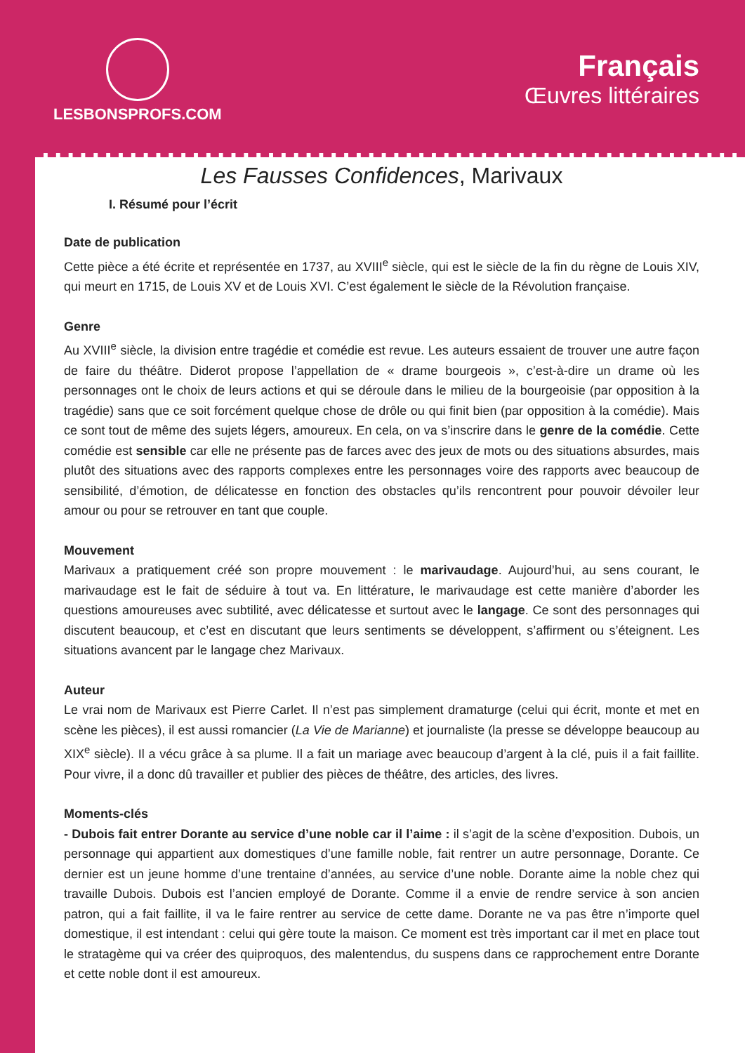LESBONSPROFS.COM
Français
Œuvres littéraires
Les Fausses Confidences, Marivaux
I. Résumé pour l’écrit
Date de publication
Cette pièce a été écrite et représentée en 1737, au XVIII<sup>e</sup> siècle, qui est le siècle de la fin du règne de Louis XIV, qui meurt en 1715, de Louis XV et de Louis XVI. C’est également le siècle de la Révolution française.
Genre
Au XVIII<sup>e</sup> siècle, la division entre tragédie et comédie est revue. Les auteurs essaient de trouver une autre façon de faire du théâtre. Diderot propose l’appellation de « drame bourgeois », c’est-à-dire un drame où les personnages ont le choix de leurs actions et qui se déroule dans le milieu de la bourgeoisie (par opposition à la tragédie) sans que ce soit forcément quelque chose de drôle ou qui finit bien (par opposition à la comédie). Mais ce sont tout de même des sujets légers, amoureux. En cela, on va s’inscrire dans le genre de la comédie. Cette comédie est sensible car elle ne présente pas de farces avec des jeux de mots ou des situations absurdes, mais plutôt des situations avec des rapports complexes entre les personnages voire des rapports avec beaucoup de sensibilité, d’émotion, de délicatesse en fonction des obstacles qu’ils rencontrent pour pouvoir dévoiler leur amour ou pour se retrouver en tant que couple.
Mouvement
Marivaux a pratiquement créé son propre mouvement : le marivaudage. Aujourd’hui, au sens courant, le marivaudage est le fait de séduire à tout va. En littérature, le marivaudage est cette manière d’aborder les questions amoureuses avec subtilité, avec délicatesse et surtout avec le langage. Ce sont des personnages qui discutent beaucoup, et c’est en discutant que leurs sentiments se développent, s’affirment ou s’éteignent. Les situations avancent par le langage chez Marivaux.
Auteur
Le vrai nom de Marivaux est Pierre Carlet. Il n’est pas simplement dramaturge (celui qui écrit, monte et met en scène les pièces), il est aussi romancier (La Vie de Marianne) et journaliste (la presse se développe beaucoup au XIX<sup>e</sup> siècle). Il a vécu grâce à sa plume. Il a fait un mariage avec beaucoup d’argent à la clé, puis il a fait faillite. Pour vivre, il a donc dû travailler et publier des pièces de théâtre, des articles, des livres.
Moments-clés
- Dubois fait entrer Dorante au service d’une noble car il l’aime : il s’agit de la scène d’exposition. Dubois, un personnage qui appartient aux domestiques d’une famille noble, fait rentrer un autre personnage, Dorante. Ce dernier est un jeune homme d’une trentaine d’années, au service d’une noble. Dorante aime la noble chez qui travaille Dubois. Dubois est l’ancien employé de Dorante. Comme il a envie de rendre service à son ancien patron, qui a fait faillite, il va le faire rentrer au service de cette dame. Dorante ne va pas être n’importe quel domestique, il est intendant : celui qui gère toute la maison. Ce moment est très important car il met en place tout le stratagème qui va créer des quiproquos, des malentendus, du suspens dans ce rapprochement entre Dorante et cette noble dont il est amoureux.